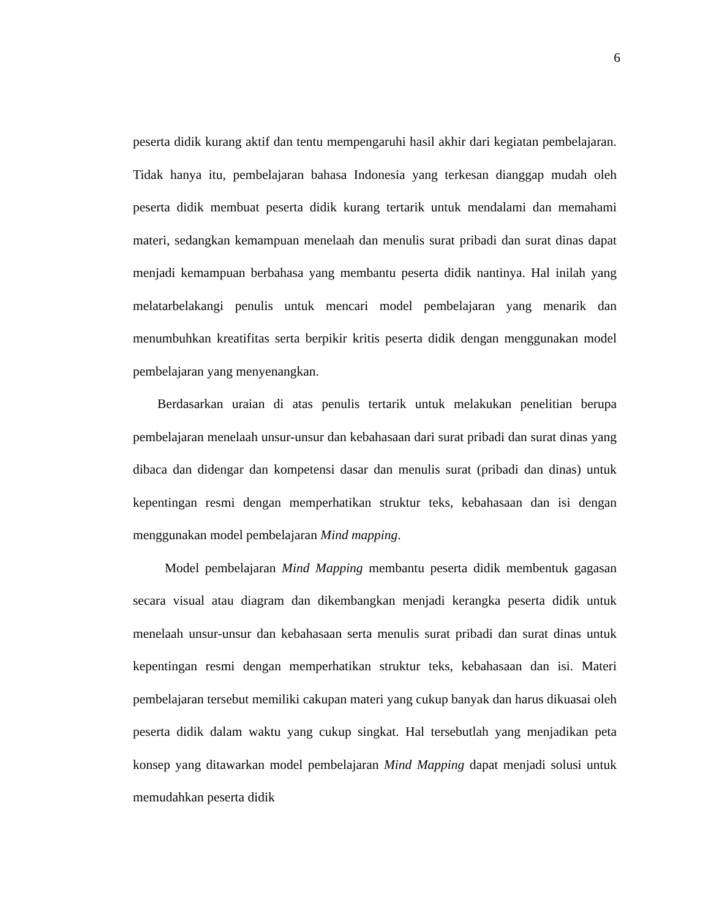6
peserta didik kurang aktif dan tentu mempengaruhi hasil akhir dari kegiatan pembelajaran. Tidak hanya itu, pembelajaran bahasa Indonesia yang terkesan dianggap mudah oleh peserta didik membuat peserta didik kurang tertarik untuk mendalami dan memahami materi, sedangkan kemampuan menelaah dan menulis surat pribadi dan surat dinas dapat menjadi kemampuan berbahasa yang membantu peserta didik nantinya. Hal inilah yang melatarbelakangi penulis untuk mencari model pembelajaran yang menarik dan menumbuhkan kreatifitas serta berpikir kritis peserta didik dengan menggunakan model pembelajaran yang menyenangkan.
Berdasarkan uraian di atas penulis tertarik untuk melakukan penelitian berupa pembelajaran menelaah unsur-unsur dan kebahasaan dari surat pribadi dan surat dinas yang dibaca dan didengar dan kompetensi dasar dan menulis surat (pribadi dan dinas) untuk kepentingan resmi dengan memperhatikan struktur teks, kebahasaan dan isi dengan menggunakan model pembelajaran Mind mapping.
Model pembelajaran Mind Mapping membantu peserta didik membentuk gagasan secara visual atau diagram dan dikembangkan menjadi kerangka peserta didik untuk menelaah unsur-unsur dan kebahasaan serta menulis surat pribadi dan surat dinas untuk kepentingan resmi dengan memperhatikan struktur teks, kebahasaan dan isi. Materi pembelajaran tersebut memiliki cakupan materi yang cukup banyak dan harus dikuasai oleh peserta didik dalam waktu yang cukup singkat. Hal tersebutlah yang menjadikan peta konsep yang ditawarkan model pembelajaran Mind Mapping dapat menjadi solusi untuk memudahkan peserta didik